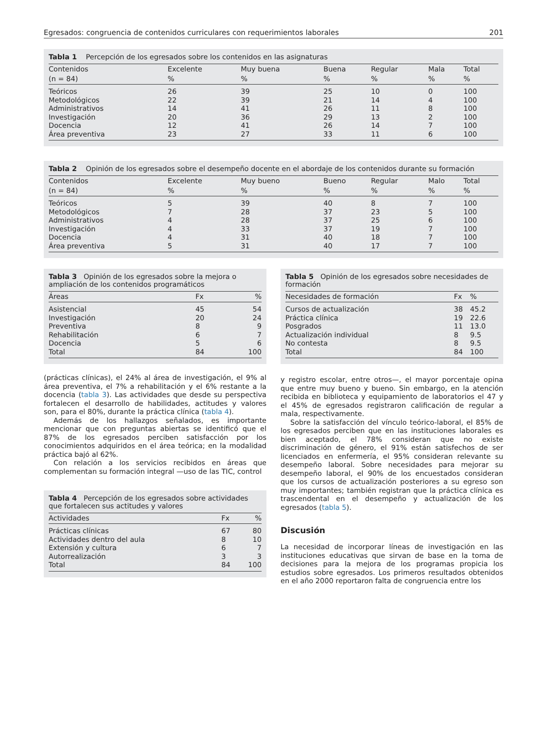Egresados: congruencia de contenidos curriculares con requerimientos laborales 201
Tabla 1 Percepción de los egresados sobre los contenidos en las asignaturas
| Contenidos | Excelente | Muy buena | Buena | Regular | Mala | Total |
| --- | --- | --- | --- | --- | --- | --- |
| (n = 84) | % | % | % | % | % | % |
| Teóricos | 26 | 39 | 25 | 10 | 0 | 100 |
| Metodológicos | 22 | 39 | 21 | 14 | 4 | 100 |
| Administrativos | 14 | 41 | 26 | 11 | 8 | 100 |
| Investigación | 20 | 36 | 29 | 13 | 2 | 100 |
| Docencia | 12 | 41 | 26 | 14 | 7 | 100 |
| Área preventiva | 23 | 27 | 33 | 11 | 6 | 100 |
Tabla 2 Opinión de los egresados sobre el desempeño docente en el abordaje de los contenidos durante su formación
| Contenidos | Excelente | Muy bueno | Bueno | Regular | Malo | Total |
| --- | --- | --- | --- | --- | --- | --- |
| (n = 84) | % | % | % | % | % | % |
| Teóricos | 5 | 39 | 40 | 8 | 7 | 100 |
| Metodológicos | 7 | 28 | 37 | 23 | 5 | 100 |
| Administrativos | 4 | 28 | 37 | 25 | 6 | 100 |
| Investigación | 4 | 33 | 37 | 19 | 7 | 100 |
| Docencia | 4 | 31 | 40 | 18 | 7 | 100 |
| Área preventiva | 5 | 31 | 40 | 17 | 7 | 100 |
Tabla 3 Opinión de los egresados sobre la mejora o ampliación de los contenidos programáticos
| Áreas | Fx | % |
| --- | --- | --- |
| Asistencial | 45 | 54 |
| Investigación | 20 | 24 |
| Preventiva | 8 | 9 |
| Rehabilitación | 6 | 7 |
| Docencia | 5 | 6 |
| Total | 84 | 100 |
(prácticas clínicas), el 24% al área de investigación, el 9% al área preventiva, el 7% a rehabilitación y el 6% restante a la docencia (tabla 3). Las actividades que desde su perspectiva fortalecen el desarrollo de habilidades, actitudes y valores son, para el 80%, durante la práctica clínica (tabla 4).
Además de los hallazgos señalados, es importante mencionar que con preguntas abiertas se identificó que el 87% de los egresados perciben satisfacción por los conocimientos adquiridos en el área teórica; en la modalidad práctica bajó al 62%.
Con relación a los servicios recibidos en áreas que complementan su formación integral —uso de las TIC, control
Tabla 4 Percepción de los egresados sobre actividades que fortalecen sus actitudes y valores
| Actividades | Fx | % |
| --- | --- | --- |
| Prácticas clínicas | 67 | 80 |
| Actividades dentro del aula | 8 | 10 |
| Extensión y cultura | 6 | 7 |
| Autorrealización | 3 | 3 |
| Total | 84 | 100 |
Tabla 5 Opinión de los egresados sobre necesidades de formación
| Necesidades de formación | Fx | % |
| --- | --- | --- |
| Cursos de actualización | 38 | 45.2 |
| Práctica clínica | 19 | 22.6 |
| Posgrados | 11 | 13.0 |
| Actualización individual | 8 | 9.5 |
| No contesta | 8 | 9.5 |
| Total | 84 | 100 |
y registro escolar, entre otros—, el mayor porcentaje opina que entre muy bueno y bueno. Sin embargo, en la atención recibida en biblioteca y equipamiento de laboratorios el 47 y el 45% de egresados registraron calificación de regular a mala, respectivamente.
Sobre la satisfacción del vínculo teórico-laboral, el 85% de los egresados perciben que en las instituciones laborales es bien aceptado, el 78% consideran que no existe discriminación de género, el 91% están satisfechos de ser licenciados en enfermería, el 95% consideran relevante su desempeño laboral. Sobre necesidades para mejorar su desempeño laboral, el 90% de los encuestados consideran que los cursos de actualización posteriores a su egreso son muy importantes; también registran que la práctica clínica es trascendental en el desempeño y actualización de los egresados (tabla 5).
Discusión
La necesidad de incorporar líneas de investigación en las instituciones educativas que sirvan de base en la toma de decisiones para la mejora de los programas propicia los estudios sobre egresados. Los primeros resultados obtenidos en el año 2000 reportaron falta de congruencia entre los